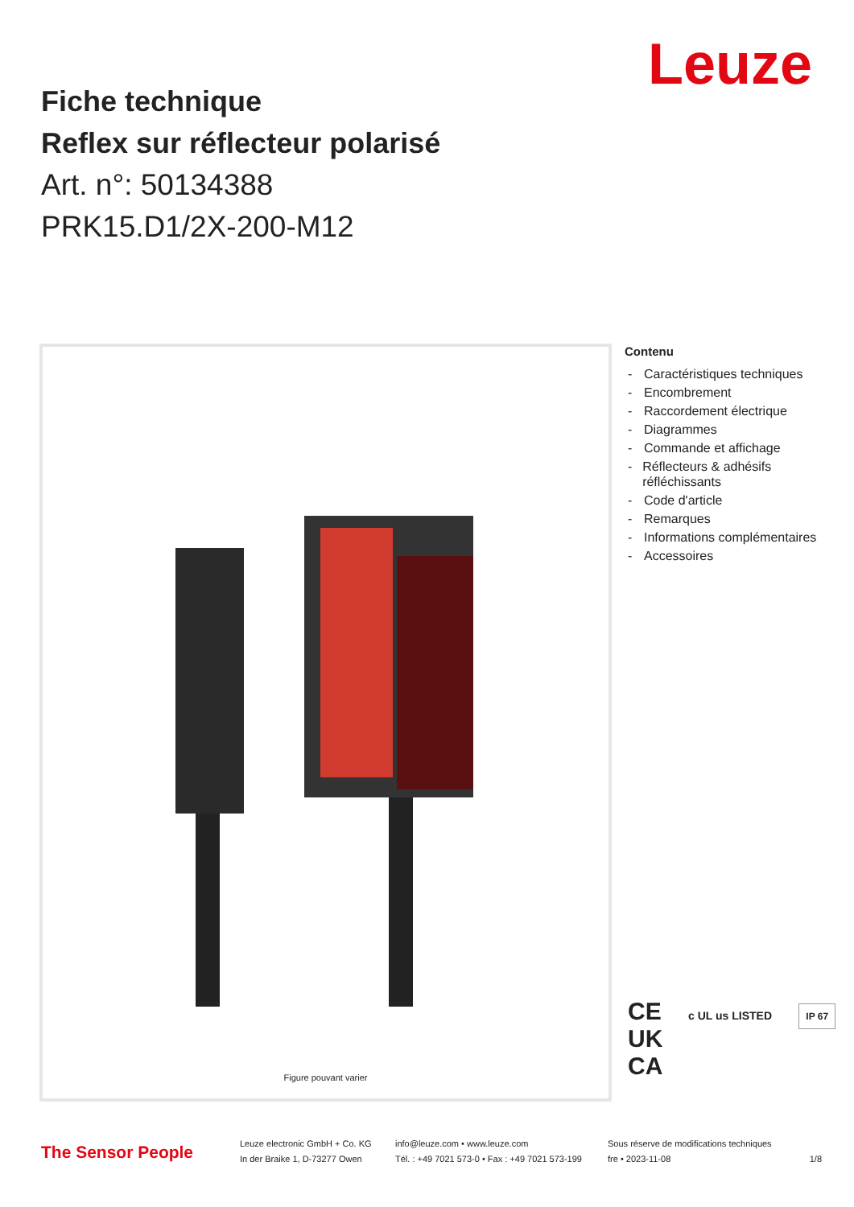Leuze
Fiche technique
Reflex sur réflecteur polarisé
Art. n°: 50134388
PRK15.D1/2X-200-M12
Figure pouvant varier
Contenu
- Caractéristiques techniques
- Encombrement
- Raccordement électrique
- Diagrammes
- Commande et affichage
- Réflecteurs & adhésifs réfléchissants
- Code d'article
- Remarques
- Informations complémentaires
- Accessoires
CE c UL us LISTED IP 67
UK
CA
The Sensor People
Leuze electronic GmbH + Co. KG
In der Braike 1, D-73277 Owen
info@leuze.com • www.leuze.com
Tél. : +49 7021 573-0 • Fax : +49 7021 573-199
Sous réserve de modifications techniques
fre • 2023-11-08
1/8